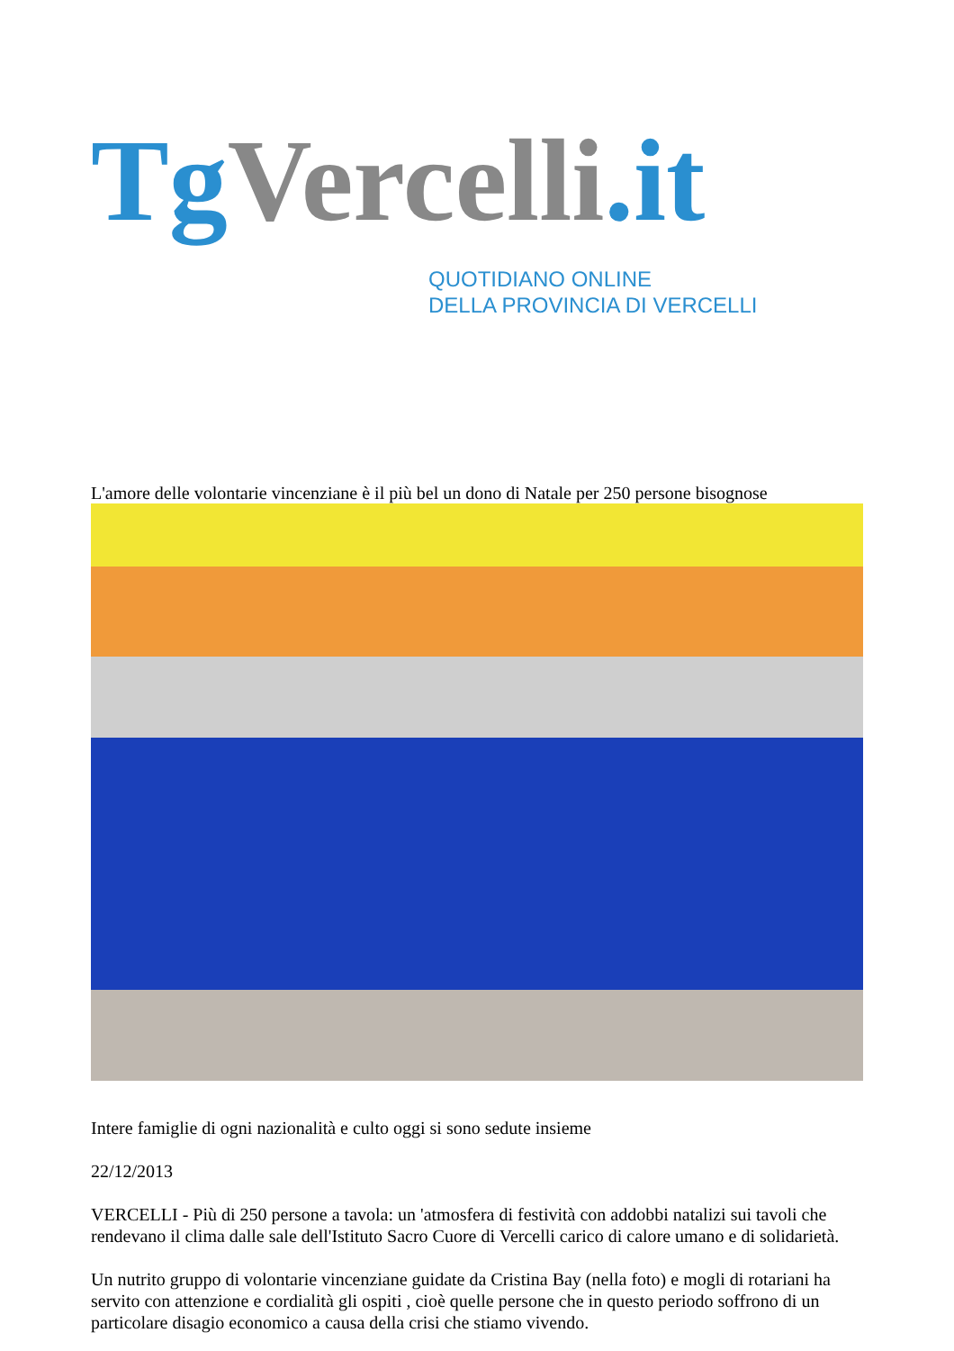TgVercelli.it
QUOTIDIANO ONLINE
DELLA PROVINCIA DI VERCELLI
L'amore delle volontarie vincenziane è il più bel un dono di Natale per 250 persone bisognose
Intere famiglie di ogni nazionalità e culto oggi si sono sedute insieme
22/12/2013
VERCELLI - Più di 250 persone a tavola: un 'atmosfera di festività con addobbi natalizi sui tavoli che rendevano il clima dalle sale dell'Istituto Sacro Cuore di Vercelli carico di calore umano e di solidarietà.
Un nutrito gruppo di volontarie vincenziane guidate da Cristina Bay (nella foto) e mogli di rotariani ha servito con attenzione e cordialità gli ospiti , cioè quelle persone che in questo periodo soffrono di un particolare disagio economico a causa della crisi che stiamo vivendo.